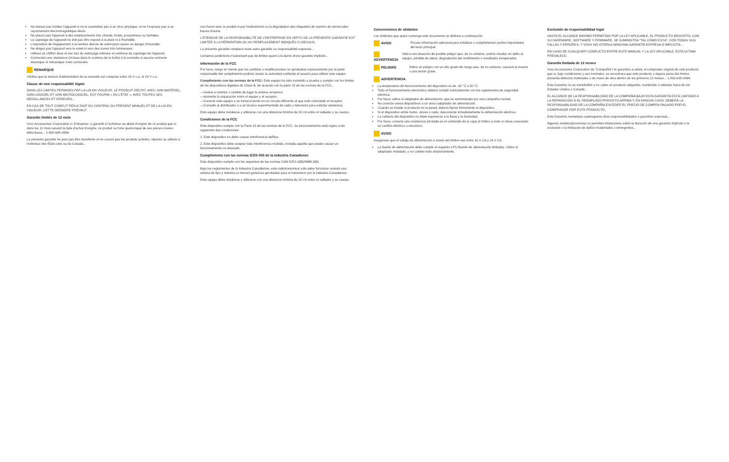Ne laissez pas tomber l'appareil ni ne le soumettez pas à un choc physique, et ne l'exposez pas à un rayonnement électromagnétique élevé.
Ne placez pas l'appareil à des emplacements très chauds, froids, poussiéreux ou humides.
Le capotage de l'appareil ne doit pas être exposé à la pluie ni à l'humidité.
L'exposition de l'équipement à la lumière directe du soleil peut causer un danger d'incendie.
Ne dirigez pas l'appareil vers le soleil ni vers des zones très lumineuses.
Utilisez un chiffon doux et sec lors du nettoyage intérieur et extérieur du capotage de l'appareil.
Connectez une résistance (incluse dans le contenu de la boîte) à la sonnette si aucune sonnerie électrique ni mécanique n'est connectée.
REMARQUE
Vérifiez que la tension d'alimentation de la sonnette est comprise entre 16 V c.a. et 24 V c.a.
Clause de non responsabilité légale
DANS LES LIMITES PERMISES PAR LA LOI EN VIGUEUR, LE PRODUIT DÉCRIT, AVEC SON MATÉRIEL, SON LOGICIEL ET SON MICROLOGICIEL, EST FOURNI « EN L'ÉTAT », AVEC TOUTES SES DÉFAILLANCES ET ERREURS...
EN CAS DE TOUT CONFLIT RÉSULTANT DU CONTENU DU PRÉSENT MANUEL ET DE LA LOI EN VIGUEUR, CETTE DERNIÈRE PRÉVAUT.
Garantie limitée de 12 mois
Voxx Accessories Corporation (« Entreprise ») garantit à l'acheteur au détail d'origine de ce produit que si, dans les 12 mois suivant la date d'achat d'origine, ce produit ou l'une quelconque de ses pièces s'avère défectueux... 1-800-645-4994.
La présente garantie ne peut pas être transférée et ne couvre pas les produits achetés, réparés ou utilisés à l'extérieur des États-Unis ou du Canada...
non fourni avec le produit ni par l'enlèvement ou la dégradation des étiquettes de numéro de série/codes barres d'usine.
L'ÉTENDUE DE LA RESPONSABILITÉ DE L'ENTREPRISE EN VERTU DE LA PRÉSENTE GARANTIE EST LIMITÉE À LA RÉPARATION OU AU REMPLACEMENT INDIQUÉS CI-DESSUS.
La présente garantie remplace toute autre garantie ou responsabilité expresse...
Certaines juridictions n'autorisent pas de limites quant à la durée d'une garantie implicite...
Información de la FCC
Por favor, tenga en mente que los cambios o modificaciones no aprobados expresamente por la parte responsable del cumplimiento podrían anular la autoridad conferida al usuario para utilizar este equipo.
Cumplimiento con las normas de la FCC: Este equipo ha sido sometido a prueba y cumple con los límites de los dispositivos digitales de Clase B, de acuerdo con la parte 15 de las normas de la FCC...
—Vuelva a orientar o cambie de lugar la antena receptora.
—Aumente la separación entre el equipo y el receptor.
—Conecte este equipo a un tomacorriente en un circuito diferente al que esté conectado el receptor.
—Consulte al distribuidor o a un técnico experimentado de radio y televisión para solicitar asistencia.
Este equipo debe instalarse y utilizarse con una distancia mínima de 20 cm entre el radiador y su cuerpo.
Condiciones de la FCC
Este dispositivo cumple con la Parte 15 de las normas de la FCC. Su funcionamiento está sujeto a las siguientes dos condiciones:
1. Este dispositivo no debe causar interferencia dañina.
2. Este dispositivo debe aceptar toda interferencia recibida, incluida aquélla que puede causar un funcionamiento no deseado.
Cumplimiento con las normas ICES-003 de la Industria Canadiense
Este dispositivo cumple con los requisitos de las normas CAN ICES-3(B)/NMB-3(B).
Bajo los reglamentos de la Industria Canadiense, este radiotransmisor sólo debe funcionar usando una antena de tipo y máxima (o menor) ganancia aprobadas para el transmisor por la Industria Canadiense.
Este equipo debe instalarse y utilizarse con una distancia mínima de 20 cm entre el radiador y su cuerpo.
Convenciones de símbolos
Los símbolos que quizá contenga este documento se definen a continuación.
AVISO Provee información adicional para enfatizar o complementar puntos importantes del texto principal.
ADVERTENCIA Indica una situación de posible peligro que, de no evitarse, podría resultar en daño al equipo, pérdida de datos, degradación del rendimiento o resultados inesperados.
PELIGRO Indica un peligro con un alto grado de riesgo que, de no evitarse, causará la muerte o una lesión grave.
ADVERTENCIA
La temperatura de funcionamiento del dispositivo es de -30 °C a 50 °C.
Todo el funcionamiento electrónico deberá cumplir estrictamente con los reglamentos de seguridad eléctrica.
Por favor, utilice el adaptador de alimentación, que es suministrado por una compañía normal.
No conecte varios dispositivos a un único adaptador de alimentación.
Cuando se instale el producto en la pared, deberá fijarse firmemente el dispositivo.
Si el dispositivo emite humo, olores o ruido, desconecte inmediatamente la alimentación eléctrica.
La cubierta del dispositivo no debe exponerse a la lluvia y la humedad.
Por favor, conecte una resistencia (incluida en el contenido de la caja) al timbre si éste no tiene conectado un carillón eléctrico o mecánico.
AVISO
Asegúrese que el voltaje de alimentación a través del timbre sea entre 16 V CA y 24 V CA.
La fuente de alimentación debe cumplir el requisito LPS (fuente de alimentación limitada). Utilice el adaptador instalado, y no cambie éste aleatoriamente.
Exclusión de responsabilidad legal
HASTA EL ALCANCE MÁXIMO PERMITIDO POR LA LEY APLICABLE, EL PRODUCTO DESCRITO, CON SU HARDWARE, SOFTWARE Y FIRMWARE, SE SUMINISTRA "TAL COMO ESTÁ", CON TODAS SUS FALLAS Y ERRORES, Y VOXX NO OTORGA NINGUNA GARANTÍA EXPRESA O IMPLÍCITA...
EN CASO DE CUALQUIER CONFLICTO ENTRE ESTE MANUAL Y LA LEY APLICABLE, ÉSTA ÚLTIMA PREVALECE.
Garantía limitada de 12 meses
Voxx Accessories Corporation (la "Compañía") le garantiza a usted, el comprador original de este producto que si, bajo condiciones y uso normales, se encontrara que este producto o alguna pieza del mismo presenta defectos materiales o de mano de obra dentro de los primeros 12 meses... 1-800-645-4994.
Esta Garantía no es transferible y no cubre un producto adquirido, mantenido o utilizado fuera de los Estados Unidos o Canadá...
EL ALCANCE DE LA RESPONSABILIDAD DE LA COMPAÑÍA BAJO ESTA GARANTÍA ESTÁ LIMITADO A LA REPARACIÓN O EL REEMPLAZO PROVISTO ARRIBA Y, EN NINGÚN CASO, DEBERÁ LA RESPONSABILIDAD DE LA COMPAÑÍA EXCEDER EL PRECIO DE COMPRA PAGADO POR EL COMPRADOR POR ESTE PRODUCTO.
Esta Garantía reemplaza cualesquiera otras responsabilidades o garantías expresas...
Algunos estados/provincias no permiten limitaciones sobre la duración de una garantía implícita o la exclusión o la limitación de daños incidentales o emergentes...